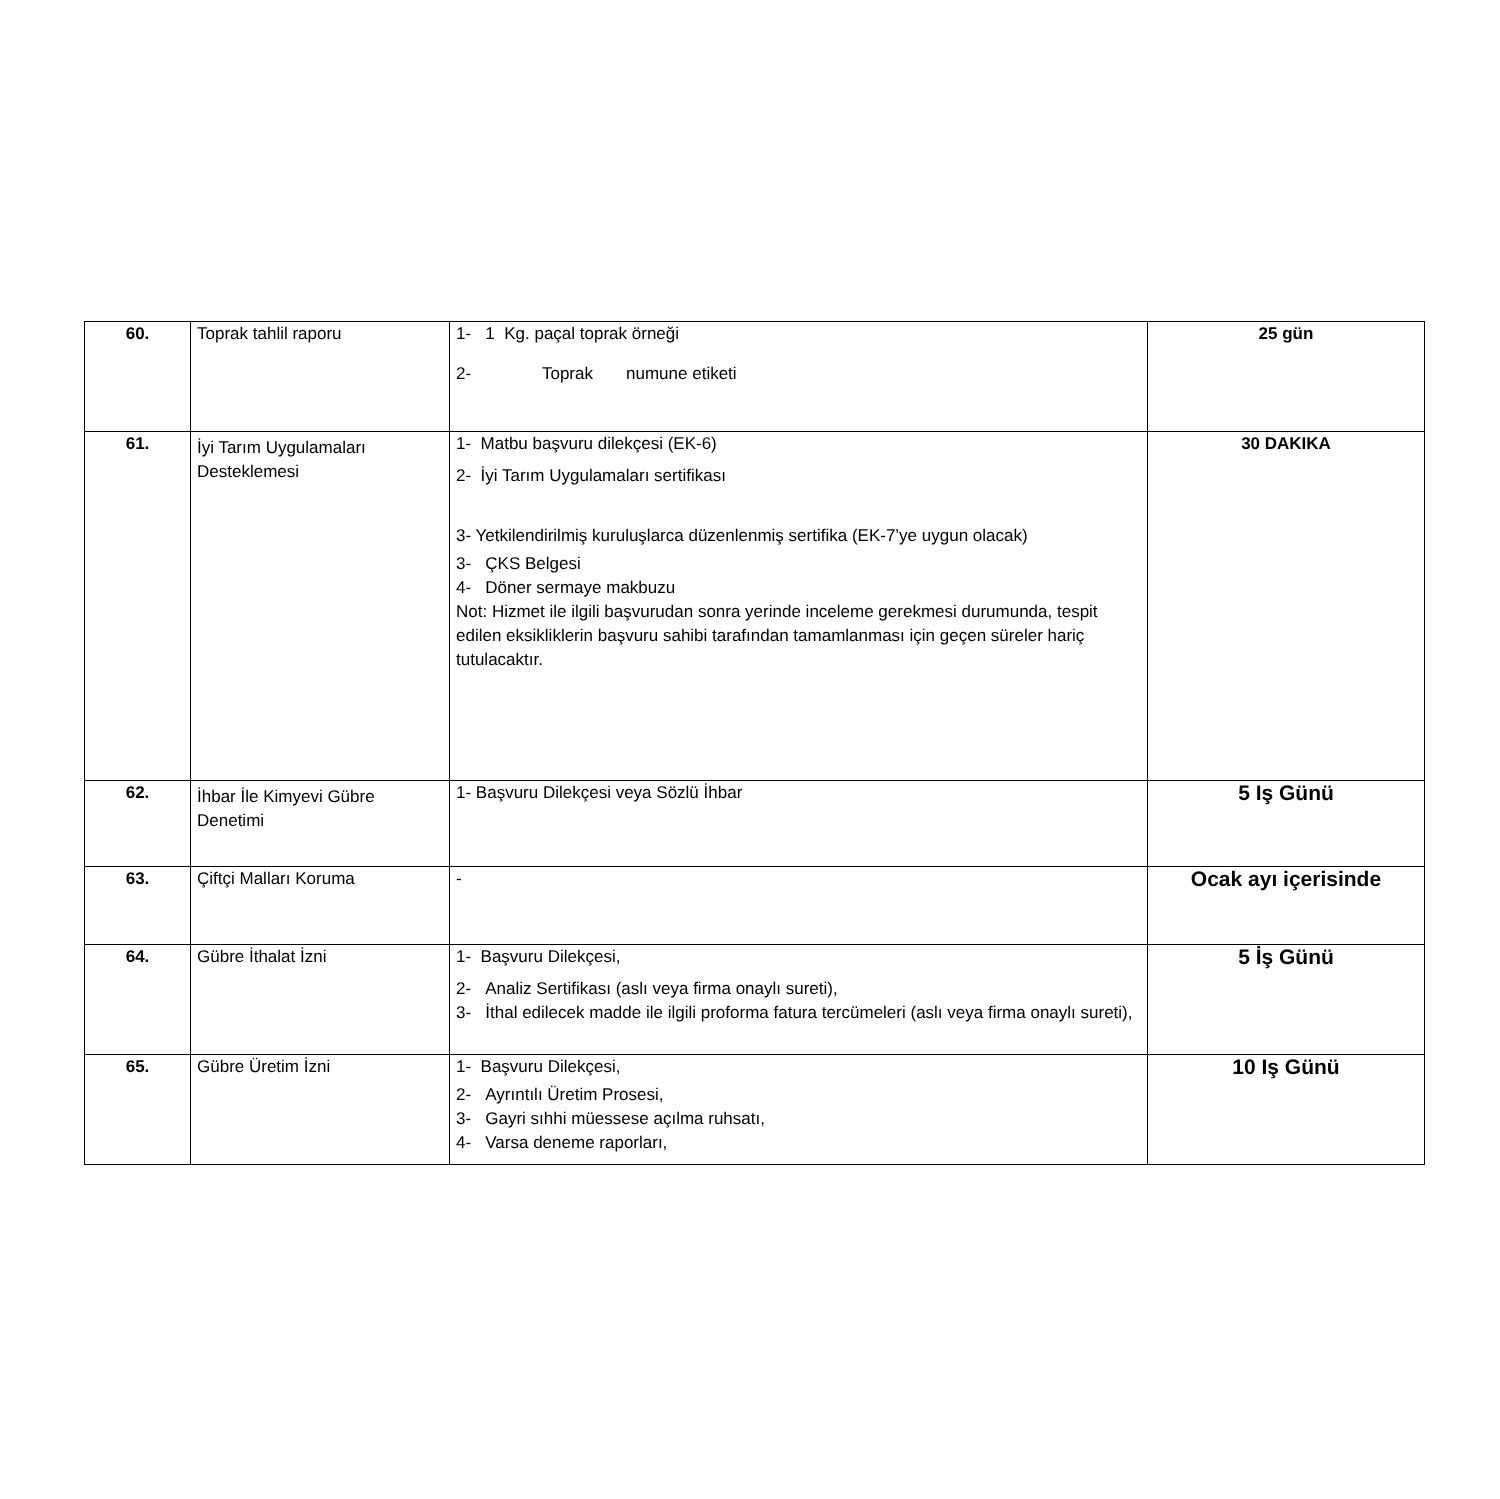| 60. | Toprak tahlil raporu | 1- 1 Kg. paçal toprak örneği 2- Toprak numune etiketi | 25 gün |
| 61. | İyi Tarım Uygulamaları Desteklemesi | 1- Matbu başvuru dilekçesi (EK-6) 2- İyi Tarım Uygulamaları sertifikası 3- Yetkilendirilmiş kuruluşlarca düzenlenmiş sertifika (EK-7’ye uygun olacak) 3- ÇKS Belgesi 4- Döner sermaye makbuzu Not: Hizmet ile ilgili başvurudan sonra yerinde inceleme gerekmesi durumunda, tespit edilen eksikliklerin başvuru sahibi tarafından tamamlanması için geçen süreler hariç tutulacaktır. | 30 DAKIKA |
| 62. | İhbar İle Kimyevi Gübre Denetimi | 1- Başvuru Dilekçesi veya Sözlü İhbar | 5 Iş Günü |
| 63. | Çiftçi Malları Koruma | - | Ocak ayı içerisinde |
| 64. | Gübre İthalat İzni | 1- Başvuru Dilekçesi, 2- Analiz Sertifikası (aslı veya firma onaylı sureti), 3- İthal edilecek madde ile ilgili proforma fatura tercümeleri (aslı veya firma onaylı sureti), | 5 İş Günü |
| 65. | Gübre Üretim İzni | 1- Başvuru Dilekçesi, 2- Ayrıntılı Üretim Prosesi, 3- Gayri sıhhi müessese açılma ruhsatı, 4- Varsa deneme raporları, | 10 Iş Günü |